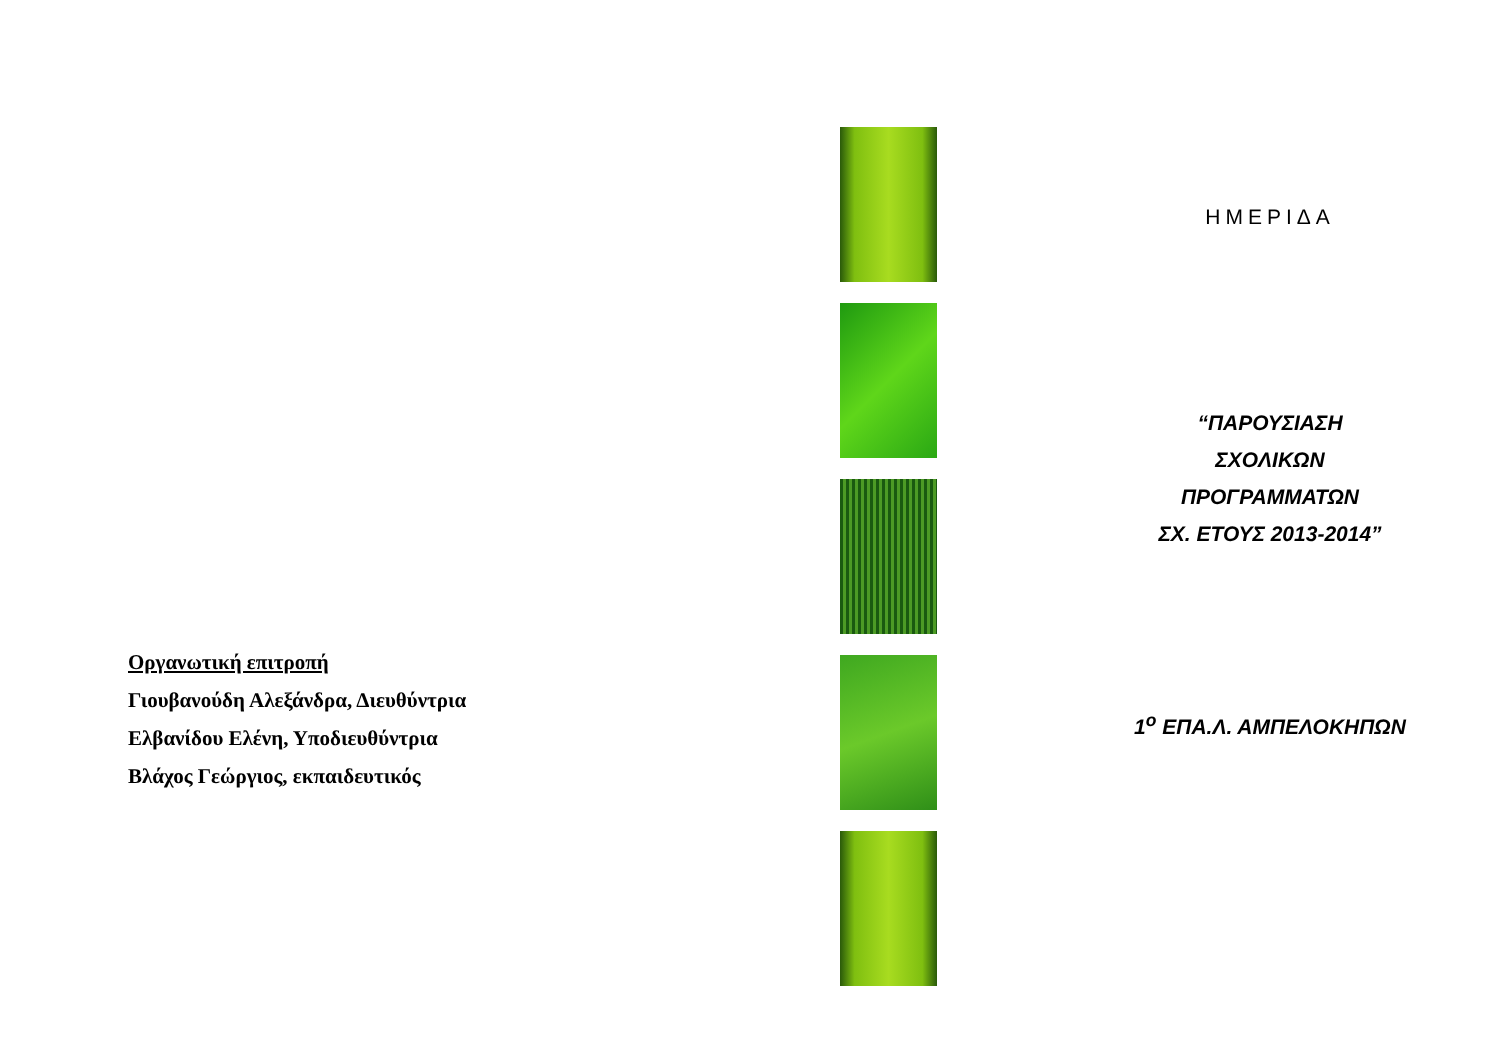Οργανωτική επιτροπή
Γιουβανούδη Αλεξάνδρα, Διευθύντρια
Ελβανίδου Ελένη, Υποδιευθύντρια
Βλάχος Γεώργιος, εκπαιδευτικός
ΗΜΕΡΙΔΑ
“ΠΑΡΟΥΣΙΑΣΗ
ΣΧΟΛΙΚΩΝ
ΠΡΟΓΡΑΜΜΑΤΩΝ
ΣΧ. ΕΤΟΥΣ 2013-2014”
1<sup>ο</sup> ΕΠΑ.Λ. ΑΜΠΕΛΟΚΗΠΩΝ